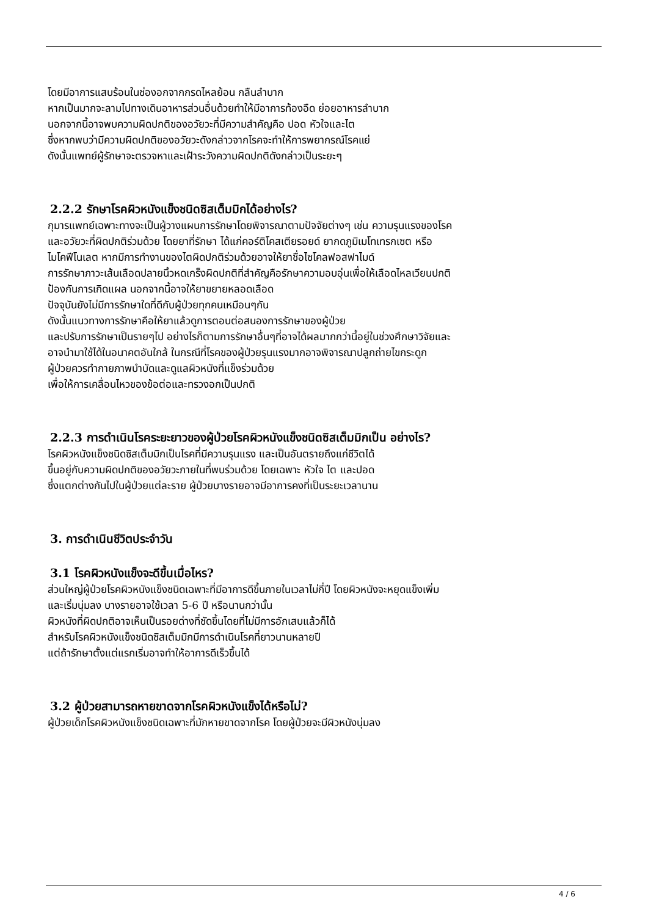โดยมีอาการแสบร้อนในช่องอกจากกรดไหลย้อน กลืนลำบาก
หากเป็นมากจะลามไปทางเดินอาหารส่วนอื่นด้วยทำให้มีอาการท้องอืด ย่อยอาหารลำบาก
นอกจากนี้อาจพบความผิดปกติของอวัยวะที่มีความสำคัญคือ ปอด หัวใจและไต
ซึ่งหากพบว่ามีความผิดปกติของอวัยวะดังกล่าวจากโรคจะทำให้การพยากรณ์โรคแย่
ดังนั้นแพทย์ผู้รักษาจะตรวจหาและเฝ้าระวังความผิดปกติดังกล่าวเป็นระยะๆ
2.2.2 รักษาโรคผิวหนังแข็งชนิดซิสเต็มมิกได้อย่างไร?
กุมารแพทย์เฉพาะทางจะเป็นผู้วางแผนการรักษาโดยพิจารณาตามปัจจัยต่างๆ เช่น ความรุนแรงของโรค
และอวัยวะที่ผิดปกติร่วมด้วย โดยยาที่รักษา ได้แก่คอร์ติโคสเตียรอยด์ ยากดภูมิเมโทเทรกเซต หรือ
ไมโคฟีโนเลต หากมีการทำงานของไตผิดปกติร่วมด้วยอาจให้ยาชื่อไซโคลฟอสฟาไมด์
การรักษาภาวะเส้นเลือดปลายนิ้วหดเกร็งผิดปกติที่สำคัญคือรักษาความอบอุ่นเพื่อให้เลือดไหลเวียนปกติ
ป้องกันการเกิดแผล นอกจากนี้อาจให้ยาขยายหลอดเลือด
ปัจจุบันยังไม่มีการรักษาใดที่ดีกับผู้ป่วยทุกคนเหมือนๆกัน
ดังนั้นแนวทางการรักษาคือให้ยาแล้วดูการตอบต่อสนองการรักษาของผู้ป่วย
และปรับการรักษาเป็นรายๆไป อย่างไรก็ตามการรักษาอื่นๆที่อาจได้ผลมากกว่านี้อยู่ในช่วงศึกษาวิจัยและ
อาจนำมาใช้ได้ในอนาคตอันใกล้ ในกรณีที่โรคของผู้ป่วยรุนแรงมากอาจพิจารณาปลูกถ่ายไขกระดูก
ผู้ป่วยควรทำกายภาพบำบัดและดูแลผิวหนังที่แข็งร่วมด้วย
เพื่อให้การเคลื่อนไหวของข้อต่อและทรวงอกเป็นปกติ
2.2.3 การดำเนินโรคระยะยาวของผู้ป่วยโรคผิวหนังแข็งชนิดซิสเต็มมิกเป็น อย่างไร?
โรคผิวหนังแข็งชนิดซิสเต็มมิกเป็นโรคที่มีความรุนแรง และเป็นอันตรายถึงแก่ชีวิตได้
ขึ้นอยู่กับความผิดปกติของอวัยวะภายในที่พบร่วมด้วย โดยเฉพาะ หัวใจ ไต และปอด
ซึ่งแตกต่างกันไปในผู้ป่วยแต่ละราย ผู้ป่วยบางรายอาจมีอาการคงที่เป็นระยะเวลานาน
3. การดำเนินชีวิตประจำวัน
3.1 โรคผิวหนังแข็งจะดีขึ้นเมื่อไหร?
ส่วนใหญ่ผู้ป่วยโรคผิวหนังแข็งชนิดเฉพาะที่มีอาการดีขึ้นภายในเวลาไม่กี่ปี โดยผิวหนังจะหยุดแข็งเพิ่ม
และเริ่มนุ่มลง บางรายอาจใช้เวลา 5-6 ปี หรือนานกว่านั้น
ผิวหนังที่ผิดปกติอาจเห็นเป็นรอยด่างที่ชัดขึ้นโดยที่ไม่มีการอักเสบแล้วก็ได้
สำหรับโรคผิวหนังแข็งชนิดซิสเต็มมิกมีการดำเนินโรคที่ยาวนานหลายปี
แต่ถ้ารักษาตั้งแต่แรกเริ่มอาจทำให้อาการดีเร็วขึ้นได้
3.2 ผู้ป่วยสามารถหายขาดจากโรคผิวหนังแข็งได้หรือไม่?
ผู้ป่วยเด็กโรคผิวหนังแข็งชนิดเฉพาะที่มักหายขาดจากโรค โดยผู้ป่วยจะมีผิวหนังนุ่มลง
4 / 6